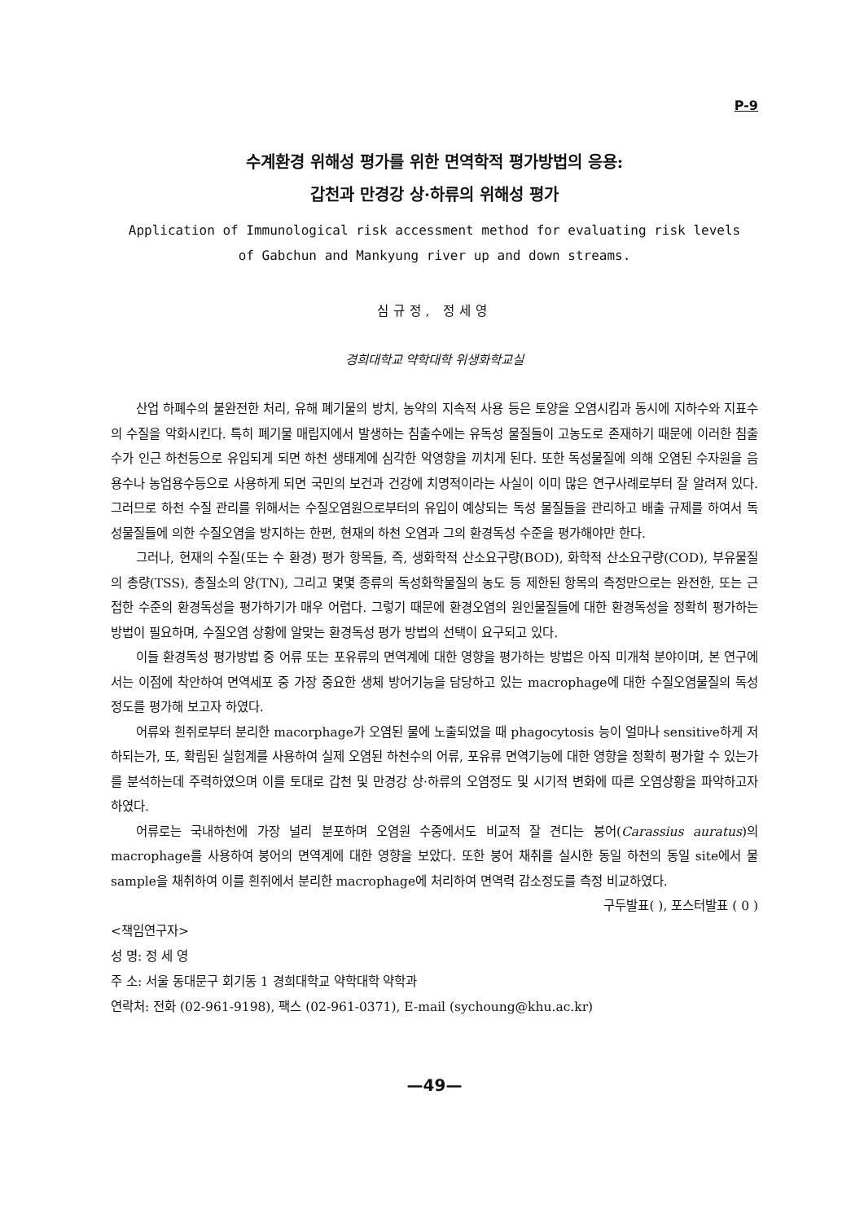P-9
수계환경 위해성 평가를 위한 면역학적 평가방법의 응용:
갑천과 만경강 상·하류의 위해성 평가
Application of Immunological risk accessment method for evaluating risk levels
of Gabchun and Mankyung river up and down streams.
심규정, 정세영
경희대학교 약학대학 위생화학교실
산업 하폐수의 불완전한 처리, 유해 폐기물의 방치, 농약의 지속적 사용 등은 토양을 오염시킴과 동시에 지하수와 지표수의 수질을 악화시킨다. 특히 폐기물 매립지에서 발생하는 침출수에는 유독성 물질들이 고농도로 존재하기 때문에 이러한 침출수가 인근 하천등으로 유입되게 되면 하천 생태계에 심각한 악영향을 끼치게 된다. 또한 독성물질에 의해 오염된 수자원을 음용수나 농업용수등으로 사용하게 되면 국민의 보건과 건강에 치명적이라는 사실이 이미 많은 연구사례로부터 잘 알려져 있다. 그러므로 하천 수질 관리를 위해서는 수질오염원으로부터의 유입이 예상되는 독성 물질들을 관리하고 배출 규제를 하여서 독성물질들에 의한 수질오염을 방지하는 한편, 현재의 하천 오염과 그의 환경독성 수준을 평가해야만 한다.
그러나, 현재의 수질(또는 수 환경) 평가 항목들, 즉, 생화학적 산소요구량(BOD), 화학적 산소요구량(COD), 부유물질의 총량(TSS), 총질소의 양(TN), 그리고 몇몇 종류의 독성화학물질의 농도 등 제한된 항목의 측정만으로는 완전한, 또는 근접한 수준의 환경독성을 평가하기가 매우 어렵다. 그렇기 때문에 환경오염의 원인물질들에 대한 환경독성을 정확히 평가하는 방법이 필요하며, 수질오염 상황에 알맞는 환경독성 평가 방법의 선택이 요구되고 있다.
이들 환경독성 평가방법 중 어류 또는 포유류의 면역계에 대한 영향을 평가하는 방법은 아직 미개척 분야이며, 본 연구에서는 이점에 착안하여 면역세포 중 가장 중요한 생체 방어기능을 담당하고 있는 macrophage에 대한 수질오염물질의 독성정도를 평가해 보고자 하였다.
어류와 흰쥐로부터 분리한 macorphage가 오염된 물에 노출되었을 때 phagocytosis 능이 얼마나 sensitive하게 저하되는가, 또, 확립된 실험계를 사용하여 실제 오염된 하천수의 어류, 포유류 면역기능에 대한 영향을 정확히 평가할 수 있는가를 분석하는데 주력하였으며 이를 토대로 갑천 및 만경강 상·하류의 오염정도 및 시기적 변화에 따른 오염상황을 파악하고자 하였다.
어류로는 국내하천에 가장 널리 분포하며 오염원 수중에서도 비교적 잘 견디는 붕어(Carassius auratus)의 macrophage를 사용하여 붕어의 면역계에 대한 영향을 보았다. 또한 붕어 채취를 실시한 동일 하천의 동일 site에서 물 sample을 채취하여 이를 흰쥐에서 분리한 macrophage에 처리하여 면역력 감소정도를 측정 비교하였다.
구두발표( ), 포스터발표 ( 0 )
<책임연구자>
성 명: 정 세 영
주 소: 서울 동대문구 회기동 1 경희대학교 약학대학 약학과
연락처: 전화 (02-961-9198), 팩스 (02-961-0371), E-mail (sychoung@khu.ac.kr)
—49—